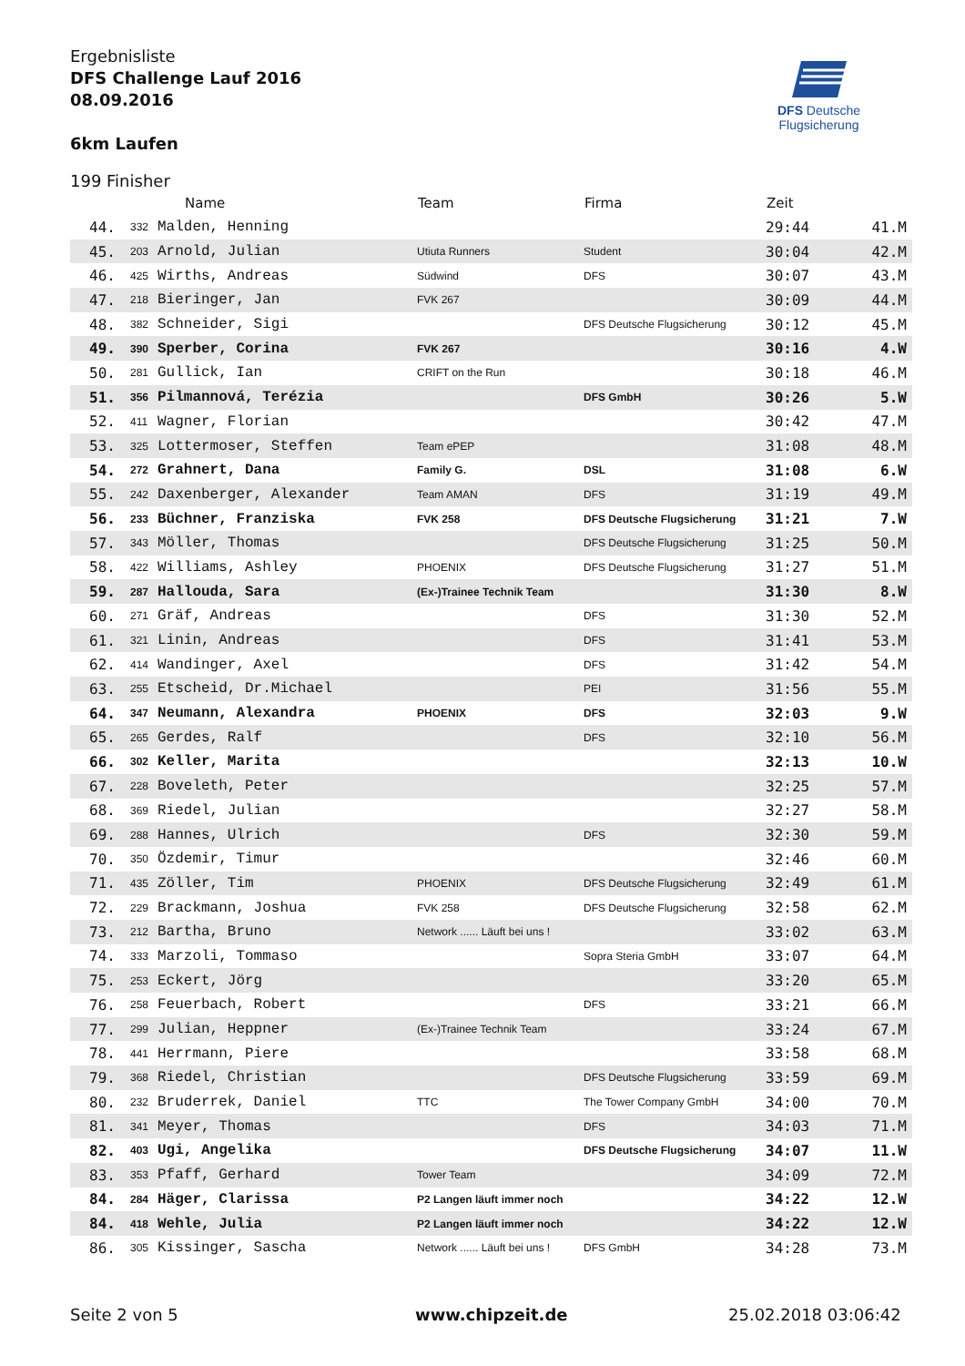Ergebnisliste
DFS Challenge Lauf 2016
08.09.2016
6km Laufen
DFS Deutsche Flugsicherung
199 Finisher
| | | Name | Team | Firma | Zeit | |
| --- | --- | --- | --- | --- | --- | --- |
| 44. | 332 | Malden, Henning | | | 29:44 | 41.M |
| 45. | 203 | Arnold, Julian | Utiuta Runners | Student | 30:04 | 42.M |
| 46. | 425 | Wirths, Andreas | Südwind | DFS | 30:07 | 43.M |
| 47. | 218 | Bieringer, Jan | FVK 267 | | 30:09 | 44.M |
| 48. | 382 | Schneider, Sigi | | DFS Deutsche Flugsicherung | 30:12 | 45.M |
| 49. | 390 | Sperber, Corina | FVK 267 | | 30:16 | 4.W |
| 50. | 281 | Gullick, Ian | CRIFT on the Run | | 30:18 | 46.M |
| 51. | 356 | Pilmannová, Terézia | | DFS GmbH | 30:26 | 5.W |
| 52. | 411 | Wagner, Florian | | | 30:42 | 47.M |
| 53. | 325 | Lottermoser, Steffen | Team ePEP | | 31:08 | 48.M |
| 54. | 272 | Grahnert, Dana | Family G. | DSL | 31:08 | 6.W |
| 55. | 242 | Daxenberger, Alexander | Team AMAN | DFS | 31:19 | 49.M |
| 56. | 233 | Büchner, Franziska | FVK 258 | DFS Deutsche Flugsicherung | 31:21 | 7.W |
| 57. | 343 | Möller, Thomas | | DFS Deutsche Flugsicherung | 31:25 | 50.M |
| 58. | 422 | Williams, Ashley | PHOENIX | DFS Deutsche Flugsicherung | 31:27 | 51.M |
| 59. | 287 | Hallouda, Sara | (Ex-)Trainee Technik Team | | 31:30 | 8.W |
| 60. | 271 | Gräf, Andreas | | DFS | 31:30 | 52.M |
| 61. | 321 | Linin, Andreas | | DFS | 31:41 | 53.M |
| 62. | 414 | Wandinger, Axel | | DFS | 31:42 | 54.M |
| 63. | 255 | Etscheid, Dr.Michael | | PEI | 31:56 | 55.M |
| 64. | 347 | Neumann, Alexandra | PHOENIX | DFS | 32:03 | 9.W |
| 65. | 265 | Gerdes, Ralf | | DFS | 32:10 | 56.M |
| 66. | 302 | Keller, Marita | | | 32:13 | 10.W |
| 67. | 228 | Boveleth, Peter | | | 32:25 | 57.M |
| 68. | 369 | Riedel, Julian | | | 32:27 | 58.M |
| 69. | 288 | Hannes, Ulrich | | DFS | 32:30 | 59.M |
| 70. | 350 | Özdemir, Timur | | | 32:46 | 60.M |
| 71. | 435 | Zöller, Tim | PHOENIX | DFS Deutsche Flugsicherung | 32:49 | 61.M |
| 72. | 229 | Brackmann, Joshua | FVK 258 | DFS Deutsche Flugsicherung | 32:58 | 62.M |
| 73. | 212 | Bartha, Bruno | Network ...... Läuft bei uns ! | | 33:02 | 63.M |
| 74. | 333 | Marzoli, Tommaso | | Sopra Steria GmbH | 33:07 | 64.M |
| 75. | 253 | Eckert, Jörg | | | 33:20 | 65.M |
| 76. | 258 | Feuerbach, Robert | | DFS | 33:21 | 66.M |
| 77. | 299 | Julian, Heppner | (Ex-)Trainee Technik Team | | 33:24 | 67.M |
| 78. | 441 | Herrmann, Piere | | | 33:58 | 68.M |
| 79. | 368 | Riedel, Christian | | DFS Deutsche Flugsicherung | 33:59 | 69.M |
| 80. | 232 | Bruderrek, Daniel | TTC | The Tower Company GmbH | 34:00 | 70.M |
| 81. | 341 | Meyer, Thomas | | DFS | 34:03 | 71.M |
| 82. | 403 | Ugi, Angelika | | DFS Deutsche Flugsicherung | 34:07 | 11.W |
| 83. | 353 | Pfaff, Gerhard | Tower Team | | 34:09 | 72.M |
| 84. | 284 | Häger, Clarissa | P2 Langen läuft immer noch | | 34:22 | 12.W |
| 84. | 418 | Wehle, Julia | P2 Langen läuft immer noch | | 34:22 | 12.W |
| 86. | 305 | Kissinger, Sascha | Network ...... Läuft bei uns ! | DFS GmbH | 34:28 | 73.M |
Seite 2 von 5 www.chipzeit.de 25.02.2018 03:06:42